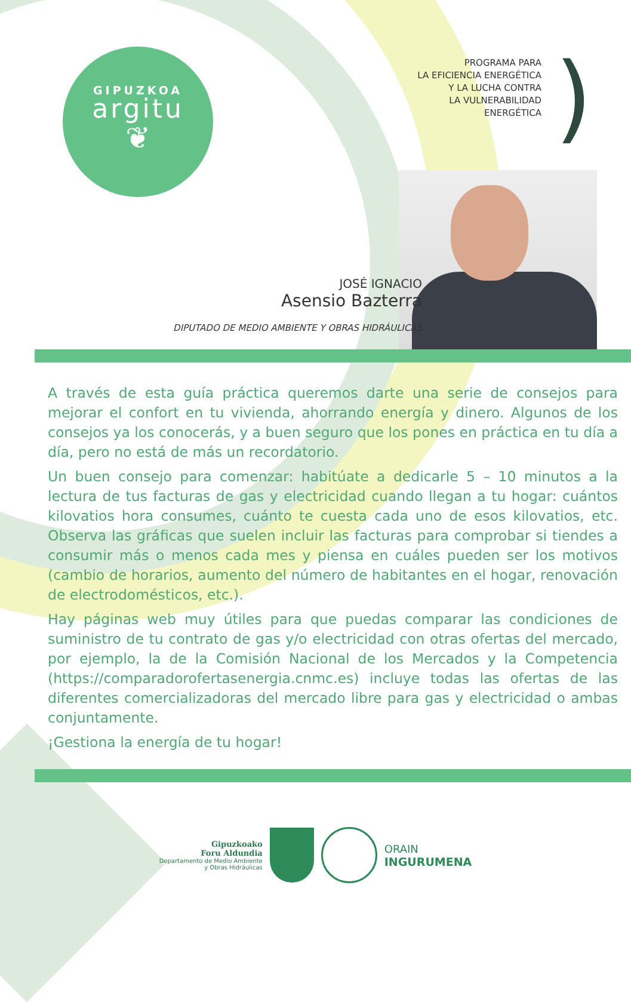GIPUZKOA
argitu
❦
PROGRAMA PARA
LA EFICIENCIA ENERGÉTICA
Y LA LUCHA CONTRA
LA VULNERABILIDAD
ENERGÉTICA
)
JOSÉ IGNACIO
Asensio Bazterra
DIPUTADO DE MEDIO AMBIENTE Y OBRAS HIDRÁULICAS
A través de esta guía práctica queremos darte una serie de consejos para mejorar el confort en tu vivienda, ahorrando energía y dinero. Algunos de los consejos ya los conocerás, y a buen seguro que los pones en práctica en tu día a día, pero no está de más un recordatorio.
Un buen consejo para comenzar: habitúate a dedicarle 5 – 10 minutos a la lectura de tus facturas de gas y electricidad cuando llegan a tu hogar: cuántos kilovatios hora consumes, cuánto te cuesta cada uno de esos kilovatios, etc. Observa las gráficas que suelen incluir las facturas para comprobar si tiendes a consumir más o menos cada mes y piensa en cuáles pueden ser los motivos (cambio de horarios, aumento del número de habitantes en el hogar, renovación de electrodomésticos, etc.).
Hay páginas web muy útiles para que puedas comparar las condiciones de suministro de tu contrato de gas y/o electricidad con otras ofertas del mercado, por ejemplo, la de la Comisión Nacional de los Mercados y la Competencia (https://comparadorofertasenergia.cnmc.es) incluye todas las ofertas de las diferentes comercializadoras del mercado libre para gas y electricidad o ambas conjuntamente.
¡Gestiona la energía de tu hogar!
Gipuzkoako
Foru Aldundia
Departamento de Medio Ambiente
y Obras Hidráulicas
ORAIN
INGURUMENA